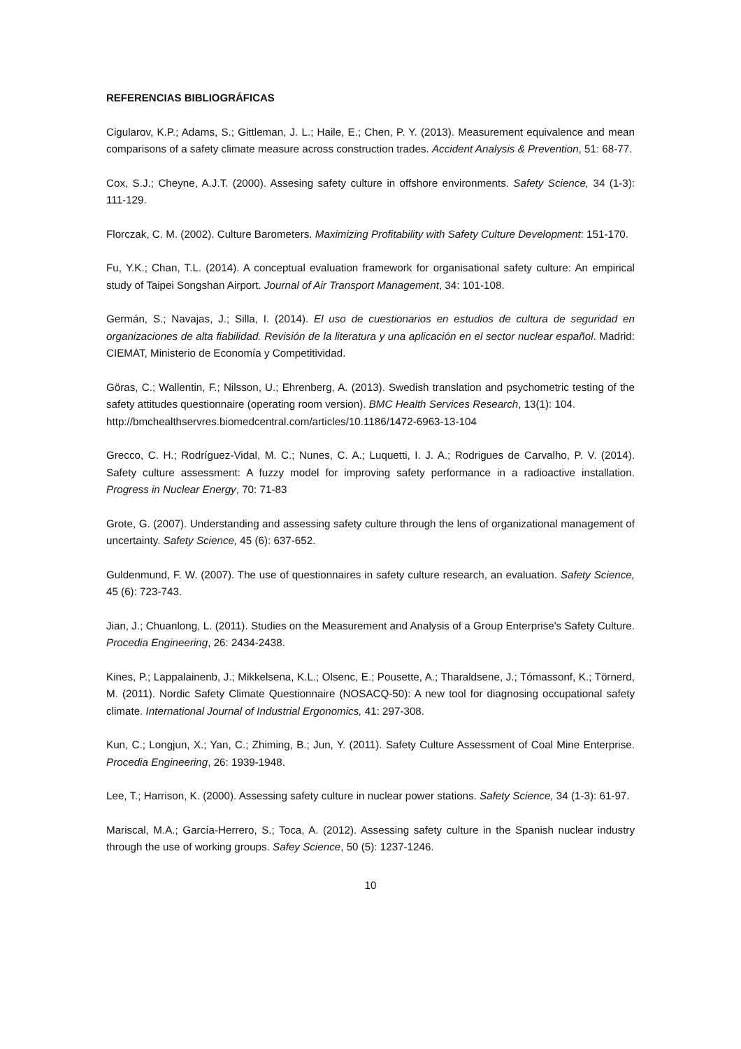REFERENCIAS BIBLIOGRÁFICAS
Cigularov, K.P.; Adams, S.; Gittleman, J. L.; Haile, E.; Chen, P. Y. (2013). Measurement equivalence and mean comparisons of a safety climate measure across construction trades. Accident Analysis & Prevention, 51: 68-77.
Cox, S.J.; Cheyne, A.J.T. (2000). Assesing safety culture in offshore environments. Safety Science, 34 (1-3): 111-129.
Florczak, C. M. (2002). Culture Barometers. Maximizing Profitability with Safety Culture Development: 151-170.
Fu, Y.K.; Chan, T.L. (2014). A conceptual evaluation framework for organisational safety culture: An empirical study of Taipei Songshan Airport. Journal of Air Transport Management, 34: 101-108.
Germán, S.; Navajas, J.; Silla, I. (2014). El uso de cuestionarios en estudios de cultura de seguridad en organizaciones de alta fiabilidad. Revisión de la literatura y una aplicación en el sector nuclear español. Madrid: CIEMAT, Ministerio de Economía y Competitividad.
Göras, C.; Wallentin, F.; Nilsson, U.; Ehrenberg, A. (2013). Swedish translation and psychometric testing of the safety attitudes questionnaire (operating room version). BMC Health Services Research, 13(1): 104.
http://bmchealthservres.biomedcentral.com/articles/10.1186/1472-6963-13-104
Grecco, C. H.; Rodríguez-Vidal, M. C.; Nunes, C. A.; Luquetti, I. J. A.; Rodrigues de Carvalho, P. V. (2014). Safety culture assessment: A fuzzy model for improving safety performance in a radioactive installation. Progress in Nuclear Energy, 70: 71-83
Grote, G. (2007). Understanding and assessing safety culture through the lens of organizational management of uncertainty. Safety Science, 45 (6): 637-652.
Guldenmund, F. W. (2007). The use of questionnaires in safety culture research, an evaluation. Safety Science, 45 (6): 723-743.
Jian, J.; Chuanlong, L. (2011). Studies on the Measurement and Analysis of a Group Enterprise's Safety Culture. Procedia Engineering, 26: 2434-2438.
Kines, P.; Lappalainenb, J.; Mikkelsena, K.L.; Olsenc, E.; Pousette, A.; Tharaldsene, J.; Tómassonf, K.; Törnerd, M. (2011). Nordic Safety Climate Questionnaire (NOSACQ-50): A new tool for diagnosing occupational safety climate. International Journal of Industrial Ergonomics, 41: 297-308.
Kun, C.; Longjun, X.; Yan, C.; Zhiming, B.; Jun, Y. (2011). Safety Culture Assessment of Coal Mine Enterprise. Procedia Engineering, 26: 1939-1948.
Lee, T.; Harrison, K. (2000). Assessing safety culture in nuclear power stations. Safety Science, 34 (1-3): 61-97.
Mariscal, M.A.; García-Herrero, S.; Toca, A. (2012). Assessing safety culture in the Spanish nuclear industry through the use of working groups. Safey Science, 50 (5): 1237-1246.
10